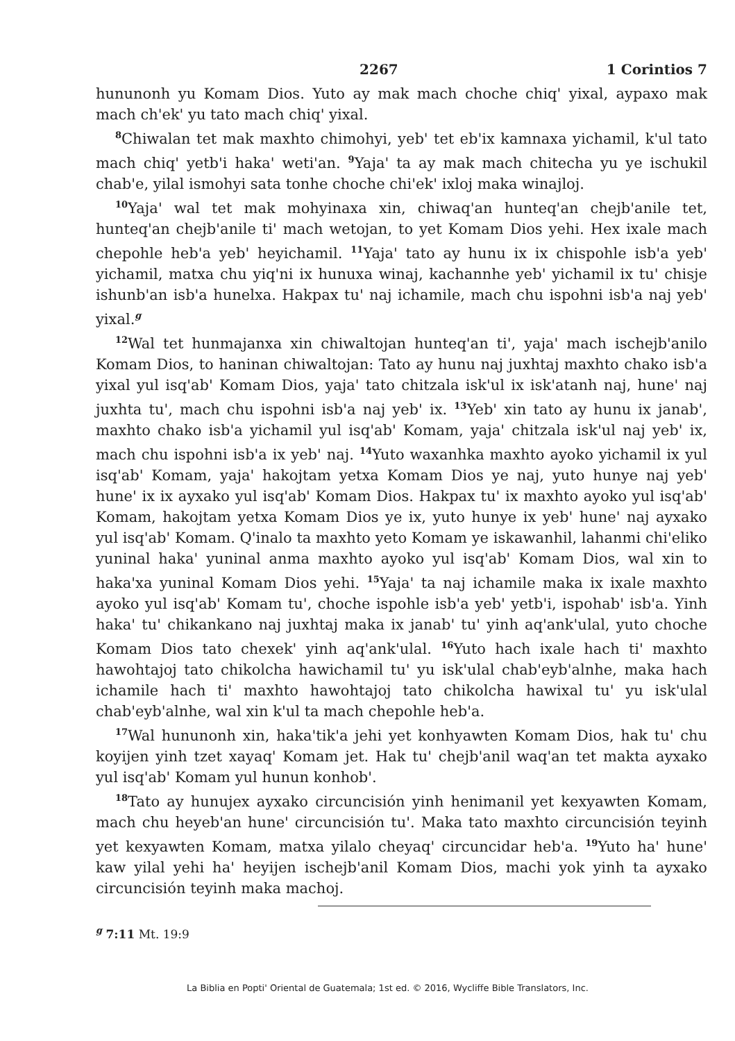2267 1 Corintios 7
hununonh yu Komam Dios. Yuto ay mak mach choche chiqꞌ yixal, aypaxo mak mach chꞌekꞌ yu tato mach chiqꞌ yixal.
<sup>8</sup> Chiwalan tet mak maxhto chimohyi, yebꞌ tet ebꞌix kamnaxa yichamil, kꞌul tato mach chiqꞌ yetbꞌi hakaꞌ wetiꞌan. <sup>9</sup>Yajaꞌ ta ay mak mach chitecha yu ye ischukil chabꞌe, yilal ismohyi sata tonhe choche chiꞌekꞌ ixloj maka winajloj.
<sup>10</sup> Yajaꞌ wal tet mak mohyinaxa xin, chiwaqꞌan hunteqꞌan chejbꞌanile tet, hunteqꞌan chejbꞌanile tiꞌ mach wetojan, to yet Komam Dios yehi. Hex ixale mach chepohle hebꞌa yebꞌ heyichamil. <sup>11</sup>Yajaꞌ tato ay hunu ix ix chispohle isbꞌa yebꞌ yichamil, matxa chu yiqꞌni ix hunuxa winaj, kachannhe yebꞌ yichamil ix tuꞌ chisje ishunbꞌan isbꞌa hunelxa. Hakpax tuꞌ naj ichamile, mach chu ispohni isbꞌa naj yebꞌ yixal.<sup>g</sup>
<sup>12</sup> Wal tet hunmajanxa xin chiwaltojan hunteqꞌan tiꞌ, yajaꞌ mach ischejbꞌanilo Komam Dios, to haninan chiwaltojan: Tato ay hunu naj juxhtaj maxhto chako isbꞌa yixal yul isqꞌabꞌ Komam Dios, yajaꞌ tato chitzala iskꞌul ix iskꞌatanh naj, huneꞌ naj juxhta tuꞌ, mach chu ispohni isbꞌa naj yebꞌ ix. <sup>13</sup>Yebꞌ xin tato ay hunu ix janabꞌ, maxhto chako isbꞌa yichamil yul isqꞌabꞌ Komam, yajaꞌ chitzala iskꞌul naj yebꞌ ix, mach chu ispohni isbꞌa ix yebꞌ naj. <sup>14</sup>Yuto waxanhka maxhto ayoko yichamil ix yul isqꞌabꞌ Komam, yajaꞌ hakojtam yetxa Komam Dios ye naj, yuto hunye naj yebꞌ huneꞌ ix ix ayxako yul isqꞌabꞌ Komam Dios. Hakpax tuꞌ ix maxhto ayoko yul isqꞌabꞌ Komam, hakojtam yetxa Komam Dios ye ix, yuto hunye ix yebꞌ huneꞌ naj ayxako yul isqꞌabꞌ Komam. Qꞌinalo ta maxhto yeto Komam ye iskawanhil, lahanmi chiꞌeliko yuninal hakaꞌ yuninal anma maxhto ayoko yul isqꞌabꞌ Komam Dios, wal xin to hakaꞌxa yuninal Komam Dios yehi. <sup>15</sup>Yajaꞌ ta naj ichamile maka ix ixale maxhto ayoko yul isqꞌabꞌ Komam tuꞌ, choche ispohle isbꞌa yebꞌ yetbꞌi, ispohabꞌ isbꞌa. Yinh hakaꞌ tuꞌ chikankano naj juxhtaj maka ix janabꞌ tuꞌ yinh aqꞌankꞌulal, yuto choche Komam Dios tato chexekꞌ yinh aqꞌankꞌulal. <sup>16</sup>Yuto hach ixale hach tiꞌ maxhto hawohtajoj tato chikolcha hawichamil tuꞌ yu iskꞌulal chabꞌeybꞌalnhe, maka hach ichamile hach tiꞌ maxhto hawohtajoj tato chikolcha hawixal tuꞌ yu iskꞌulal chabꞌeybꞌalnhe, wal xin kꞌul ta mach chepohle hebꞌa.
<sup>17</sup> Wal hununonh xin, hakaꞌtikꞌa jehi yet konhyawten Komam Dios, hak tuꞌ chu koyijen yinh tzet xayaqꞌ Komam jet. Hak tuꞌ chejbꞌanil waqꞌan tet makta ayxako yul isqꞌabꞌ Komam yul hunun konhobꞌ.
<sup>18</sup> Tato ay hunujex ayxako circuncisión yinh henimanil yet kexyawten Komam, mach chu heyebꞌan huneꞌ circuncisión tuꞌ. Maka tato maxhto circuncisión teyinh yet kexyawten Komam, matxa yilalo cheyaqꞌ circuncidar hebꞌa. <sup>19</sup>Yuto haꞌ huneꞌ kaw yilal yehi haꞌ heyijen ischejbꞌanil Komam Dios, machi yok yinh ta ayxako circuncisión teyinh maka machoj.
<sup>g</sup> 7:11 Mt. 19:9
La Biblia en Poptiꞌ Oriental de Guatemala; 1st ed. © 2016, Wycliffe Bible Translators, Inc.